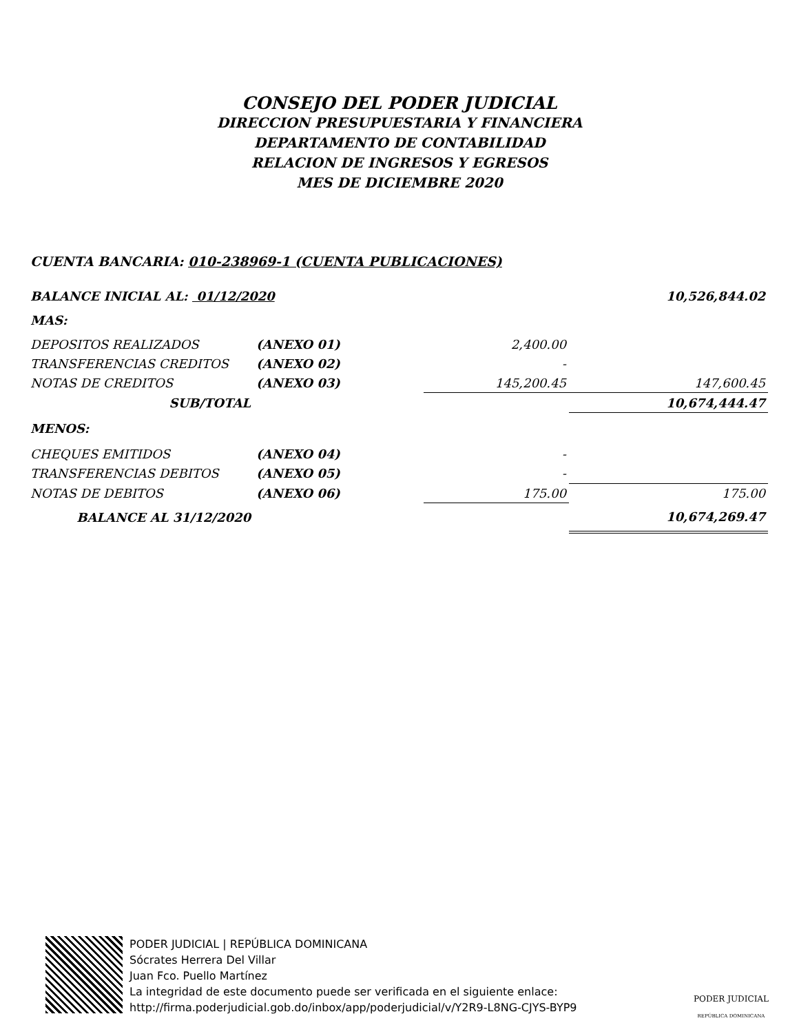CONSEJO DEL PODER JUDICIAL
DIRECCION PRESUPUESTARIA Y FINANCIERA
DEPARTAMENTO DE CONTABILIDAD
RELACION DE INGRESOS Y EGRESOS
MES DE DICIEMBRE 2020
CUENTA BANCARIA: 010-238969-1 (CUENTA PUBLICACIONES)
| BALANCE INICIAL AL: 01/12/2020 | | | 10,526,844.02 |
| MAS: | | | |
| DEPOSITOS REALIZADOS | (ANEXO 01) | 2,400.00 | |
| TRANSFERENCIAS CREDITOS | (ANEXO 02) | - | |
| NOTAS DE CREDITOS | (ANEXO 03) | 145,200.45 | 147,600.45 |
| SUB/TOTAL | | | 10,674,444.47 |
| MENOS: | | | |
| CHEQUES EMITIDOS | (ANEXO 04) | - | |
| TRANSFERENCIAS DEBITOS | (ANEXO 05) | - | |
| NOTAS DE DEBITOS | (ANEXO 06) | 175.00 | 175.00 |
| BALANCE AL 31/12/2020 | | | 10,674,269.47 |
PODER JUDICIAL | REPÚBLICA DOMINICANA
Sócrates Herrera Del Villar
Juan Fco. Puello Martínez
La integridad de este documento puede ser verificada en el siguiente enlace:
http://firma.poderjudicial.gob.do/inbox/app/poderjudicial/v/Y2R9-L8NG-CJYS-BYP9
PODER JUDICIAL
REPÚBLICA DOMINICANA